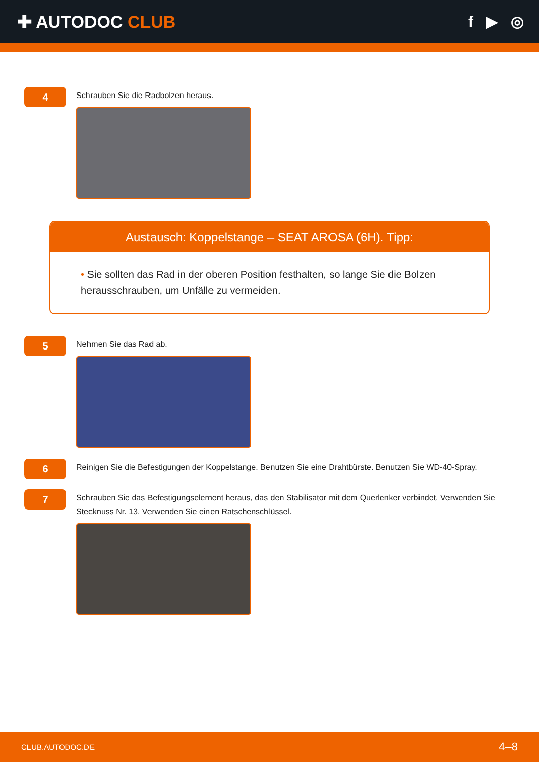✚ AUTODOC CLUB f ▶ ◎
4
Schrauben Sie die Radbolzen heraus.
Austausch: Koppelstange – SEAT AROSA (6H). Tipp:
• Sie sollten das Rad in der oberen Position festhalten, so lange Sie die Bolzen herausschrauben, um Unfälle zu vermeiden.
5
Nehmen Sie das Rad ab.
6
Reinigen Sie die Befestigungen der Koppelstange. Benutzen Sie eine Drahtbürste. Benutzen Sie WD-40-Spray.
7
Schrauben Sie das Befestigungselement heraus, das den Stabilisator mit dem Querlenker verbindet. Verwenden Sie Stecknuss Nr. 13. Verwenden Sie einen Ratschenschlüssel.
CLUB.AUTODOC.DE 4–8